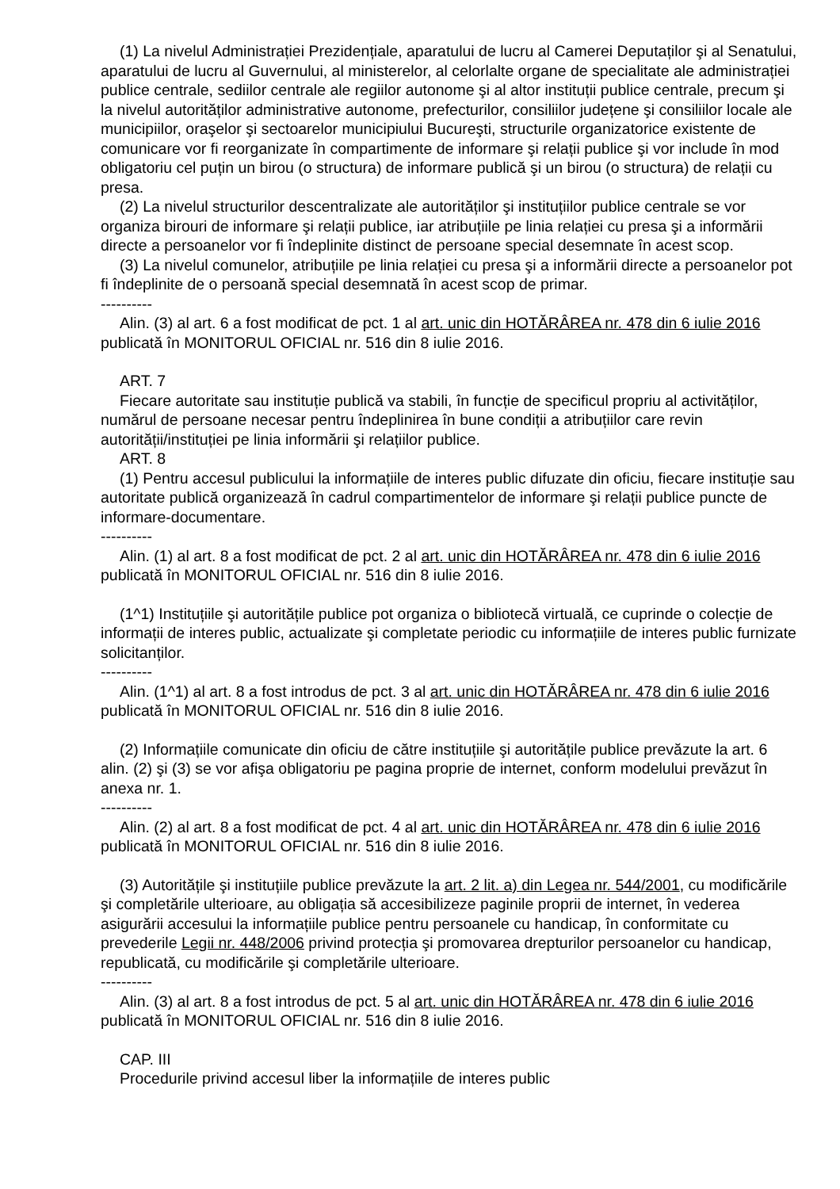(1) La nivelul Administrației Prezidențiale, aparatului de lucru al Camerei Deputaților şi al Senatului, aparatului de lucru al Guvernului, al ministerelor, al celorlalte organe de specialitate ale administrației publice centrale, sediilor centrale ale regiilor autonome şi al altor instituții publice centrale, precum şi la nivelul autorităților administrative autonome, prefecturilor, consiliilor județene şi consiliilor locale ale municipiilor, oraşelor şi sectoarelor municipiului Bucureşti, structurile organizatorice existente de comunicare vor fi reorganizate în compartimente de informare şi relații publice şi vor include în mod obligatoriu cel puțin un birou (o structura) de informare publică şi un birou (o structura) de relații cu presa.
(2) La nivelul structurilor descentralizate ale autorităților şi instituțiilor publice centrale se vor organiza birouri de informare şi relații publice, iar atribuțiile pe linia relației cu presa şi a informării directe a persoanelor vor fi îndeplinite distinct de persoane special desemnate în acest scop.
(3) La nivelul comunelor, atribuțiile pe linia relației cu presa şi a informării directe a persoanelor pot fi îndeplinite de o persoană special desemnată în acest scop de primar.
----------
Alin. (3) al art. 6 a fost modificat de pct. 1 al art. unic din HOTĂRÂREA nr. 478 din 6 iulie 2016 publicată în MONITORUL OFICIAL nr. 516 din 8 iulie 2016.
ART. 7
Fiecare autoritate sau instituție publică va stabili, în funcție de specificul propriu al activităților, numărul de persoane necesar pentru îndeplinirea în bune condiții a atribuțiilor care revin autorității/instituției pe linia informării şi relațiilor publice.
ART. 8
(1) Pentru accesul publicului la informațiile de interes public difuzate din oficiu, fiecare instituție sau autoritate publică organizează în cadrul compartimentelor de informare şi relații publice puncte de informare-documentare.
----------
Alin. (1) al art. 8 a fost modificat de pct. 2 al art. unic din HOTĂRÂREA nr. 478 din 6 iulie 2016 publicată în MONITORUL OFICIAL nr. 516 din 8 iulie 2016.
(1^1) Instituțiile şi autoritățile publice pot organiza o bibliotecă virtuală, ce cuprinde o colecție de informații de interes public, actualizate şi completate periodic cu informațiile de interes public furnizate solicitanților.
----------
Alin. (1^1) al art. 8 a fost introdus de pct. 3 al art. unic din HOTĂRÂREA nr. 478 din 6 iulie 2016 publicată în MONITORUL OFICIAL nr. 516 din 8 iulie 2016.
(2) Informațiile comunicate din oficiu de către instituțiile şi autoritățile publice prevăzute la art. 6 alin. (2) şi (3) se vor afişa obligatoriu pe pagina proprie de internet, conform modelului prevăzut în anexa nr. 1.
----------
Alin. (2) al art. 8 a fost modificat de pct. 4 al art. unic din HOTĂRÂREA nr. 478 din 6 iulie 2016 publicată în MONITORUL OFICIAL nr. 516 din 8 iulie 2016.
(3) Autoritățile şi instituțiile publice prevăzute la art. 2 lit. a) din Legea nr. 544/2001, cu modificările şi completările ulterioare, au obligația să accesibilizeze paginile proprii de internet, în vederea asigurării accesului la informațiile publice pentru persoanele cu handicap, în conformitate cu prevederile Legii nr. 448/2006 privind protecția şi promovarea drepturilor persoanelor cu handicap, republicată, cu modificările şi completările ulterioare.
----------
Alin. (3) al art. 8 a fost introdus de pct. 5 al art. unic din HOTĂRÂREA nr. 478 din 6 iulie 2016 publicată în MONITORUL OFICIAL nr. 516 din 8 iulie 2016.
CAP. III
Procedurile privind accesul liber la informațiile de interes public